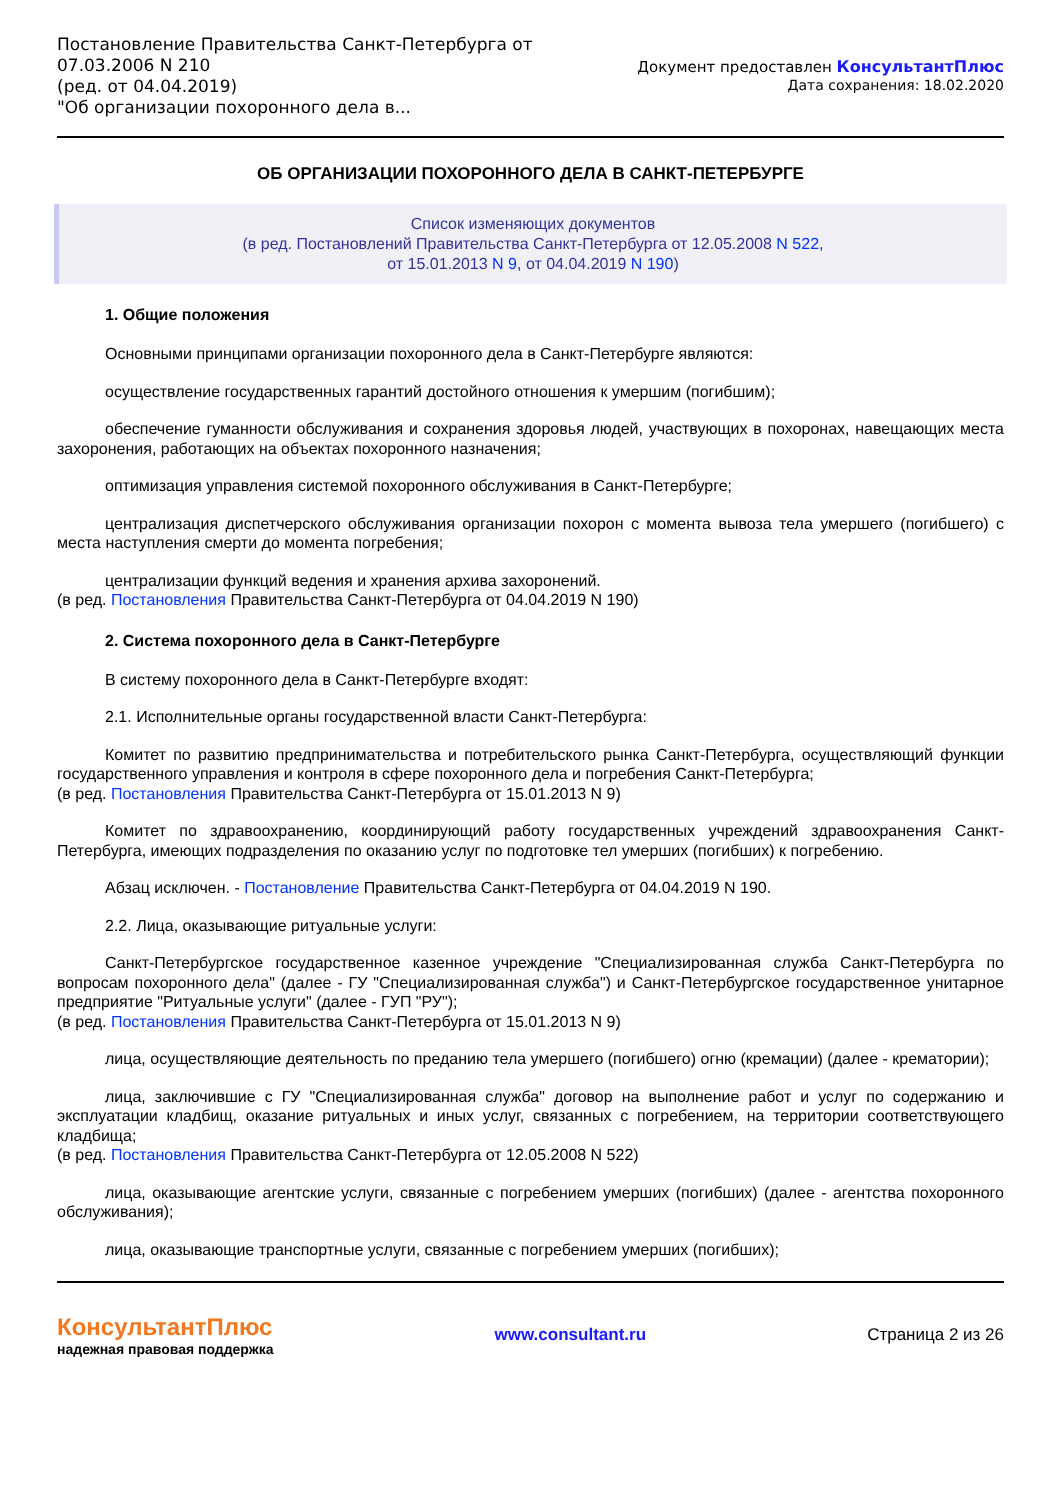Постановление Правительства Санкт-Петербурга от
07.03.2006 N 210
(ред. от 04.04.2019)
"Об организации похоронного дела в...
Документ предоставлен КонсультантПлюс
Дата сохранения: 18.02.2020
ОБ ОРГАНИЗАЦИИ ПОХОРОННОГО ДЕЛА В САНКТ-ПЕТЕРБУРГЕ
Список изменяющих документов
(в ред. Постановлений Правительства Санкт-Петербурга от 12.05.2008 N 522,
от 15.01.2013 N 9, от 04.04.2019 N 190)
1. Общие положения
Основными принципами организации похоронного дела в Санкт-Петербурге являются:
осуществление государственных гарантий достойного отношения к умершим (погибшим);
обеспечение гуманности обслуживания и сохранения здоровья людей, участвующих в похоронах, навещающих места захоронения, работающих на объектах похоронного назначения;
оптимизация управления системой похоронного обслуживания в Санкт-Петербурге;
централизация диспетчерского обслуживания организации похорон с момента вывоза тела умершего (погибшего) с места наступления смерти до момента погребения;
централизации функций ведения и хранения архива захоронений.
(в ред. Постановления Правительства Санкт-Петербурга от 04.04.2019 N 190)
2. Система похоронного дела в Санкт-Петербурге
В систему похоронного дела в Санкт-Петербурге входят:
2.1. Исполнительные органы государственной власти Санкт-Петербурга:
Комитет по развитию предпринимательства и потребительского рынка Санкт-Петербурга, осуществляющий функции государственного управления и контроля в сфере похоронного дела и погребения Санкт-Петербурга;
(в ред. Постановления Правительства Санкт-Петербурга от 15.01.2013 N 9)
Комитет по здравоохранению, координирующий работу государственных учреждений здравоохранения Санкт-Петербурга, имеющих подразделения по оказанию услуг по подготовке тел умерших (погибших) к погребению.
Абзац исключен. - Постановление Правительства Санкт-Петербурга от 04.04.2019 N 190.
2.2. Лица, оказывающие ритуальные услуги:
Санкт-Петербургское государственное казенное учреждение "Специализированная служба Санкт-Петербурга по вопросам похоронного дела" (далее - ГУ "Специализированная служба") и Санкт-Петербургское государственное унитарное предприятие "Ритуальные услуги" (далее - ГУП "РУ");
(в ред. Постановления Правительства Санкт-Петербурга от 15.01.2013 N 9)
лица, осуществляющие деятельность по преданию тела умершего (погибшего) огню (кремации) (далее - крематории);
лица, заключившие с ГУ "Специализированная служба" договор на выполнение работ и услуг по содержанию и эксплуатации кладбищ, оказание ритуальных и иных услуг, связанных с погребением, на территории соответствующего кладбища;
(в ред. Постановления Правительства Санкт-Петербурга от 12.05.2008 N 522)
лица, оказывающие агентские услуги, связанные с погребением умерших (погибших) (далее - агентства похоронного обслуживания);
лица, оказывающие транспортные услуги, связанные с погребением умерших (погибших);
КонсультантПлюс
надежная правовая поддержка
www.consultant.ru Страница 2 из 26